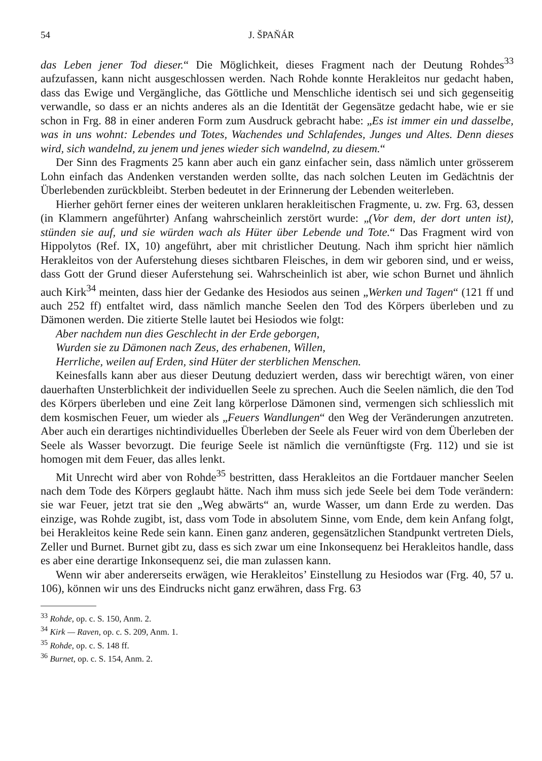54 J. ŠPAŇÁR
das Leben jener Tod dieser.“ Die Möglichkeit, dieses Fragment nach der Deutung Rohdes<sup>33</sup> aufzufassen, kann nicht ausgeschlossen werden. Nach Rohde konnte Herakleitos nur gedacht haben, dass das Ewige und Vergängliche, das Göttliche und Menschliche identisch sei und sich gegenseitig verwandle, so dass er an nichts anderes als an die Identität der Gegensätze gedacht habe, wie er sie schon in Frg. 88 in einer anderen Form zum Ausdruck gebracht habe: „Es ist immer ein und dasselbe, was in uns wohnt: Lebendes und Totes, Wachendes und Schlafendes, Junges und Altes. Denn dieses wird, sich wandelnd, zu jenem und jenes wieder sich wandelnd, zu diesem.“
Der Sinn des Fragments 25 kann aber auch ein ganz einfacher sein, dass nämlich unter grösserem Lohn einfach das Andenken verstanden werden sollte, das nach solchen Leuten im Gedächtnis der Überlebenden zurückbleibt. Sterben bedeutet in der Erinnerung der Lebenden weiterleben.
Hierher gehört ferner eines der weiteren unklaren herakleitischen Fragmente, u. zw. Frg. 63, dessen (in Klammern angeführter) Anfang wahrscheinlich zerstört wurde: „(Vor dem, der dort unten ist), stünden sie auf, und sie würden wach als Hüter über Lebende und Tote.“ Das Fragment wird von Hippolytos (Ref. IX, 10) angeführt, aber mit christlicher Deutung. Nach ihm spricht hier nämlich Herakleitos von der Auferstehung dieses sichtbaren Fleisches, in dem wir geboren sind, und er weiss, dass Gott der Grund dieser Auferstehung sei. Wahrscheinlich ist aber, wie schon Burnet und ähnlich auch Kirk<sup>34</sup> meinten, dass hier der Gedanke des Hesiodos aus seinen „Werken und Tagen“ (121 ff und auch 252 ff) entfaltet wird, dass nämlich manche Seelen den Tod des Körpers überleben und zu Dämonen werden. Die zitierte Stelle lautet bei Hesiodos wie folgt:
Aber nachdem nun dies Geschlecht in der Erde geborgen,
Wurden sie zu Dämonen nach Zeus, des erhabenen, Willen,
Herrliche, weilen auf Erden, sind Hüter der sterblichen Menschen.
Keinesfalls kann aber aus dieser Deutung deduziert werden, dass wir berechtigt wären, von einer dauerhaften Unsterblichkeit der individuellen Seele zu sprechen. Auch die Seelen nämlich, die den Tod des Körpers überleben und eine Zeit lang körperlose Dämonen sind, vermengen sich schliesslich mit dem kosmischen Feuer, um wieder als „Feuers Wandlungen“ den Weg der Veränderungen anzutreten. Aber auch ein derartiges nichtindividuelles Überleben der Seele als Feuer wird von dem Überleben der Seele als Wasser bevorzugt. Die feurige Seele ist nämlich die vernünftigste (Frg. 112) und sie ist homogen mit dem Feuer, das alles lenkt.
Mit Unrecht wird aber von Rohde<sup>35</sup> bestritten, dass Herakleitos an die Fortdauer mancher Seelen nach dem Tode des Körpers geglaubt hätte. Nach ihm muss sich jede Seele bei dem Tode verändern: sie war Feuer, jetzt trat sie den „Weg abwärts“ an, wurde Wasser, um dann Erde zu werden. Das einzige, was Rohde zugibt, ist, dass vom Tode in absolutem Sinne, vom Ende, dem kein Anfang folgt, bei Herakleitos keine Rede sein kann. Einen ganz anderen, gegensätzlichen Standpunkt vertreten Diels, Zeller und Burnet. Burnet gibt zu, dass es sich zwar um eine Inkonsequenz bei Herakleitos handle, dass es aber eine derartige Inkonsequenz sei, die man zulassen kann.
Wenn wir aber andererseits erwägen, wie Herakleitos’ Einstellung zu Hesiodos war (Frg. 40, 57 u. 106), können wir uns des Eindrucks nicht ganz erwähren, dass Frg. 63
<sup>33</sup> Rohde, op. c. S. 150, Anm. 2.
<sup>34</sup> Kirk — Raven, op. c. S. 209, Anm. 1.
<sup>35</sup> Rohde, op. c. S. 148 ff.
<sup>36</sup> Burnet, op. c. S. 154, Anm. 2.